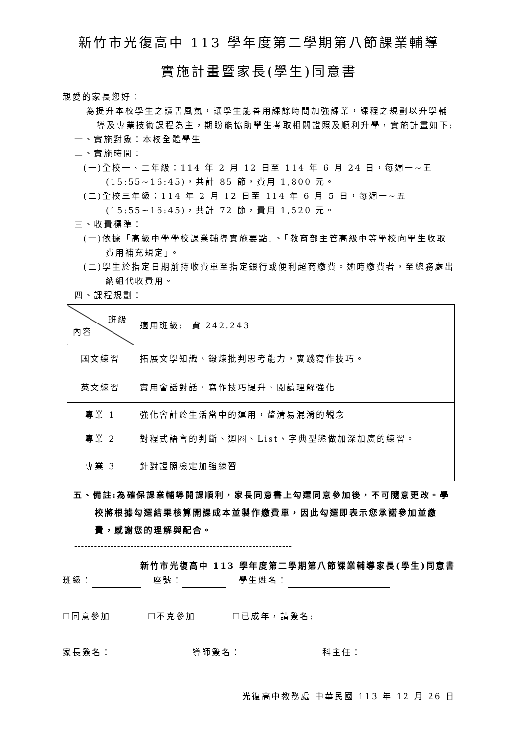新竹市光復高中 113 學年度第二學期第八節課業輔導
實施計畫暨家長(學生)同意書
親愛的家長您好：
為提升本校學生之讀書風氣，讓學生能善用課餘時間加強課業，課程之規劃以升學輔導及專業技術課程為主，期盼能協助學生考取相關證照及順利升學，實施計畫如下:
一、實施對象：本校全體學生
二、實施時間：
(一)全校一、二年級：114 年 2 月 12 日至 114 年 6 月 24 日，每週一~五(15:55~16:45)，共計 85 節，費用 1,800 元。
(二)全校三年級：114 年 2 月 12 日至 114 年 6 月 5 日，每週一~五(15:55~16:45)，共計 72 節，費用 1,520 元。
三、收費標準：
(一)依據「高級中學學校課業輔導實施要點」、「教育部主管高級中等學校向學生收取費用補充規定」。
(二)學生於指定日期前持收費單至指定銀行或便利超商繳費。逾時繳費者，至總務處出納組代收費用。
四、課程規劃：
| 班級 內容 | 適用班級: 資 242.243 |
| 國文練習 | 拓展文學知識、鍛煉批判思考能力，實踐寫作技巧。 |
| 英文練習 | 實用會話對話、寫作技巧提升、閱讀理解強化 |
| 專業 1 | 強化會計於生活當中的運用，釐清易混淆的觀念 |
| 專業 2 | 對程式語言的判斷、迴圈、List、字典型態做加深加廣的練習。 |
| 專業 3 | 針對證照檢定加強練習 |
五、備註:為確保課業輔導開課順利，家長同意書上勾選同意參加後，不可隨意更改。學校將根據勾選結果核算開課成本並製作繳費單，因此勾選即表示您承諾參加並繳費，感謝您的理解與配合。
------------------------------------------------------------------
新竹市光復高中 113 學年度第二學期第八節課業輔導家長(學生)同意書
班級： 座號： 學生姓名：
☐同意參加 ☐不克參加 ☐已成年，請簽名:
家長簽名： 導師簽名： 科主任：
光復高中教務處 中華民國 113 年 12 月 26 日